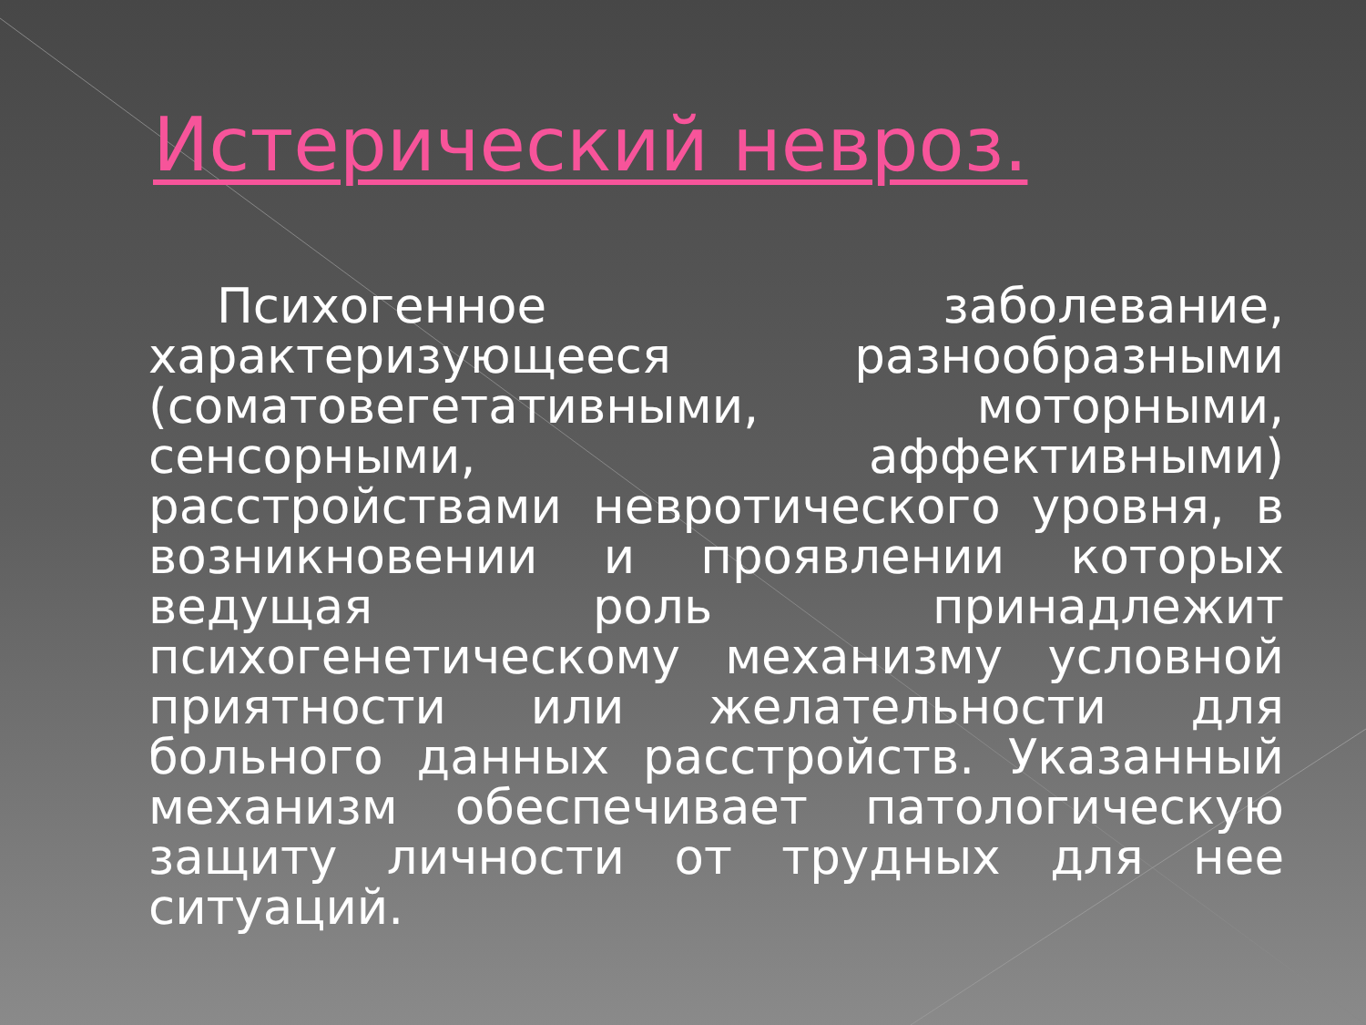Истерический невроз.
Психогенное заболевание, характеризующееся разнообразными (соматовегетативными, моторными, сенсорными, аффективными) расстройствами невротического уровня, в возникновении и проявлении которых ведущая роль принадлежит психогенетическому механизму условной приятности или желательности для больного данных расстройств. Указанный механизм обеспечивает патологическую защиту личности от трудных для нее ситуаций.